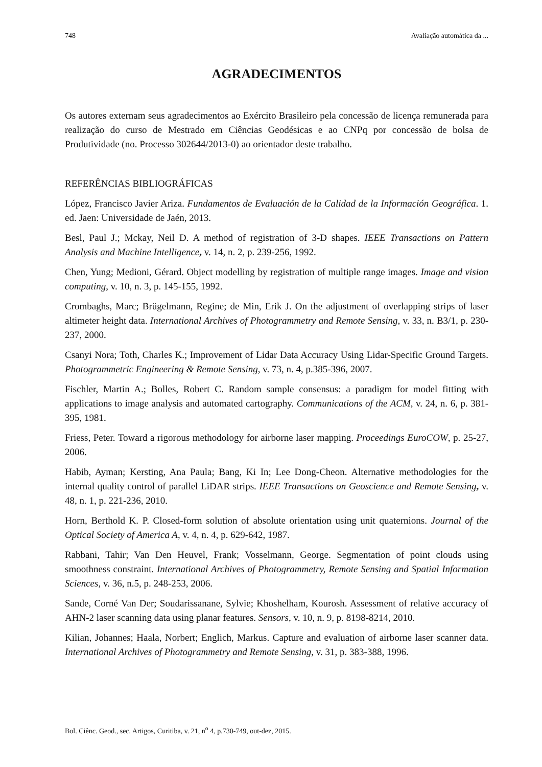748 Avaliação automática da ...
AGRADECIMENTOS
Os autores externam seus agradecimentos ao Exército Brasileiro pela concessão de licença remunerada para realização do curso de Mestrado em Ciências Geodésicas e ao CNPq por concessão de bolsa de Produtividade (no. Processo 302644/2013-0) ao orientador deste trabalho.
REFERÊNCIAS BIBLIOGRÁFICAS
López, Francisco Javier Ariza. Fundamentos de Evaluación de la Calidad de la Información Geográfica. 1. ed. Jaen: Universidade de Jaén, 2013.
Besl, Paul J.; Mckay, Neil D. A method of registration of 3-D shapes. IEEE Transactions on Pattern Analysis and Machine Intelligence, v. 14, n. 2, p. 239-256, 1992.
Chen, Yung; Medioni, Gérard. Object modelling by registration of multiple range images. Image and vision computing, v. 10, n. 3, p. 145-155, 1992.
Crombaghs, Marc; Brügelmann, Regine; de Min, Erik J. On the adjustment of overlapping strips of laser altimeter height data. International Archives of Photogrammetry and Remote Sensing, v. 33, n. B3/1, p. 230-237, 2000.
Csanyi Nora; Toth, Charles K.; Improvement of Lidar Data Accuracy Using Lidar-Specific Ground Targets. Photogrammetric Engineering & Remote Sensing, v. 73, n. 4, p.385-396, 2007.
Fischler, Martin A.; Bolles, Robert C. Random sample consensus: a paradigm for model fitting with applications to image analysis and automated cartography. Communications of the ACM, v. 24, n. 6, p. 381-395, 1981.
Friess, Peter. Toward a rigorous methodology for airborne laser mapping. Proceedings EuroCOW, p. 25-27, 2006.
Habib, Ayman; Kersting, Ana Paula; Bang, Ki In; Lee Dong-Cheon. Alternative methodologies for the internal quality control of parallel LiDAR strips. IEEE Transactions on Geoscience and Remote Sensing, v. 48, n. 1, p. 221-236, 2010.
Horn, Berthold K. P. Closed-form solution of absolute orientation using unit quaternions. Journal of the Optical Society of America A, v. 4, n. 4, p. 629-642, 1987.
Rabbani, Tahir; Van Den Heuvel, Frank; Vosselmann, George. Segmentation of point clouds using smoothness constraint. International Archives of Photogrammetry, Remote Sensing and Spatial Information Sciences, v. 36, n.5, p. 248-253, 2006.
Sande, Corné Van Der; Soudarissanane, Sylvie; Khoshelham, Kourosh. Assessment of relative accuracy of AHN-2 laser scanning data using planar features. Sensors, v. 10, n. 9, p. 8198-8214, 2010.
Kilian, Johannes; Haala, Norbert; Englich, Markus. Capture and evaluation of airborne laser scanner data. International Archives of Photogrammetry and Remote Sensing, v. 31, p. 383-388, 1996.
Bol. Ciênc. Geod., sec. Artigos, Curitiba, v. 21, n<sup>o</sup> 4, p.730-749, out-dez, 2015.